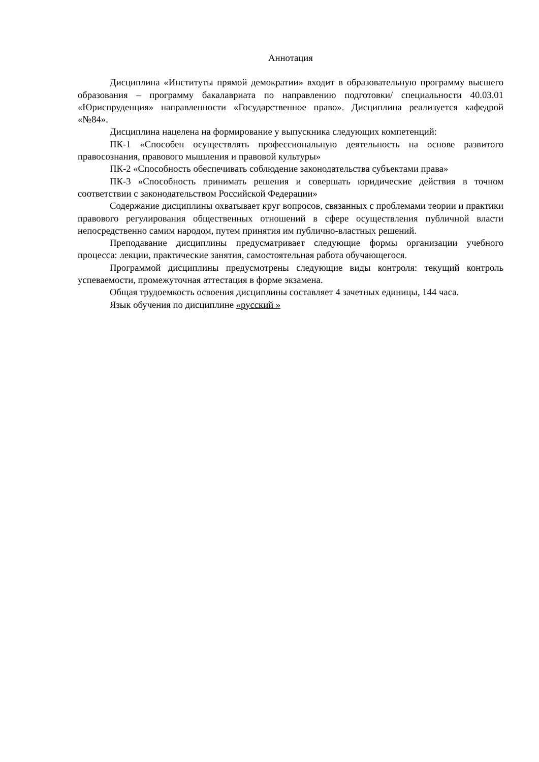Аннотация
Дисциплина «Институты прямой демократии» входит в образовательную программу высшего образования – программу бакалавриата по направлению подготовки/ специальности 40.03.01 «Юриспруденция» направленности «Государственное право». Дисциплина реализуется кафедрой «№84».
Дисциплина нацелена на формирование у выпускника следующих компетенций:
ПК-1 «Способен осуществлять профессиональную деятельность на основе развитого правосознания, правового мышления и правовой культуры»
ПК-2 «Способность обеспечивать соблюдение законодательства субъектами права»
ПК-3 «Способность принимать решения и совершать юридические действия в точном соответствии с законодательством Российской Федерации»
Содержание дисциплины охватывает круг вопросов, связанных с проблемами теории и практики правового регулирования общественных отношений в сфере осуществления публичной власти непосредственно самим народом, путем принятия им публично-властных решений.
Преподавание дисциплины предусматривает следующие формы организации учебного процесса: лекции, практические занятия, самостоятельная работа обучающегося.
Программой дисциплины предусмотрены следующие виды контроля: текущий контроль успеваемости, промежуточная аттестация в форме экзамена.
Общая трудоемкость освоения дисциплины составляет 4 зачетных единицы, 144 часа.
Язык обучения по дисциплине «русский »